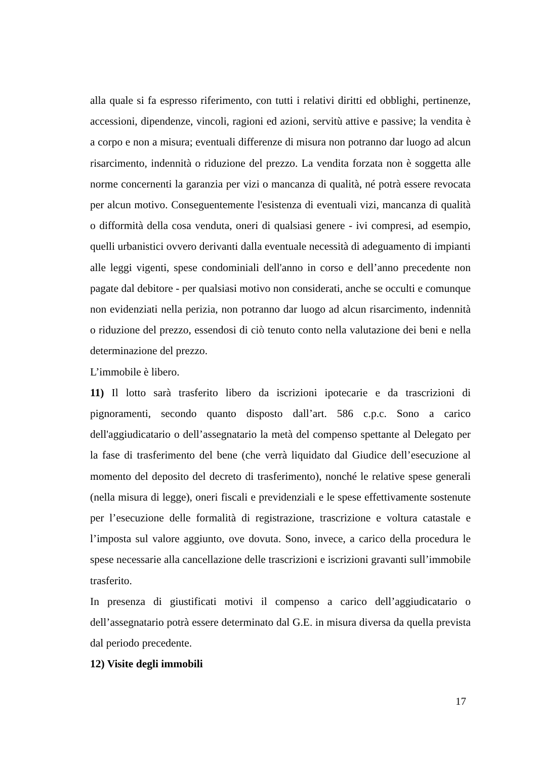alla quale si fa espresso riferimento, con tutti i relativi diritti ed obblighi, pertinenze, accessioni, dipendenze, vincoli, ragioni ed azioni, servitù attive e passive; la vendita è a corpo e non a misura; eventuali differenze di misura non potranno dar luogo ad alcun risarcimento, indennità o riduzione del prezzo. La vendita forzata non è soggetta alle norme concernenti la garanzia per vizi o mancanza di qualità, né potrà essere revocata per alcun motivo. Conseguentemente l'esistenza di eventuali vizi, mancanza di qualità o difformità della cosa venduta, oneri di qualsiasi genere - ivi compresi, ad esempio, quelli urbanistici ovvero derivanti dalla eventuale necessità di adeguamento di impianti alle leggi vigenti, spese condominiali dell'anno in corso e dell’anno precedente non pagate dal debitore - per qualsiasi motivo non considerati, anche se occulti e comunque non evidenziati nella perizia, non potranno dar luogo ad alcun risarcimento, indennità o riduzione del prezzo, essendosi di ciò tenuto conto nella valutazione dei beni e nella determinazione del prezzo.
L’immobile è libero.
11) Il lotto sarà trasferito libero da iscrizioni ipotecarie e da trascrizioni di pignoramenti, secondo quanto disposto dall’art. 586 c.p.c. Sono a carico dell'aggiudicatario o dell’assegnatario la metà del compenso spettante al Delegato per la fase di trasferimento del bene (che verrà liquidato dal Giudice dell’esecuzione al momento del deposito del decreto di trasferimento), nonché le relative spese generali (nella misura di legge), oneri fiscali e previdenziali e le spese effettivamente sostenute per l’esecuzione delle formalità di registrazione, trascrizione e voltura catastale e l’imposta sul valore aggiunto, ove dovuta. Sono, invece, a carico della procedura le spese necessarie alla cancellazione delle trascrizioni e iscrizioni gravanti sull’immobile trasferito.
In presenza di giustificati motivi il compenso a carico dell’aggiudicatario o dell’assegnatario potrà essere determinato dal G.E. in misura diversa da quella prevista dal periodo precedente.
12) Visite degli immobili
17